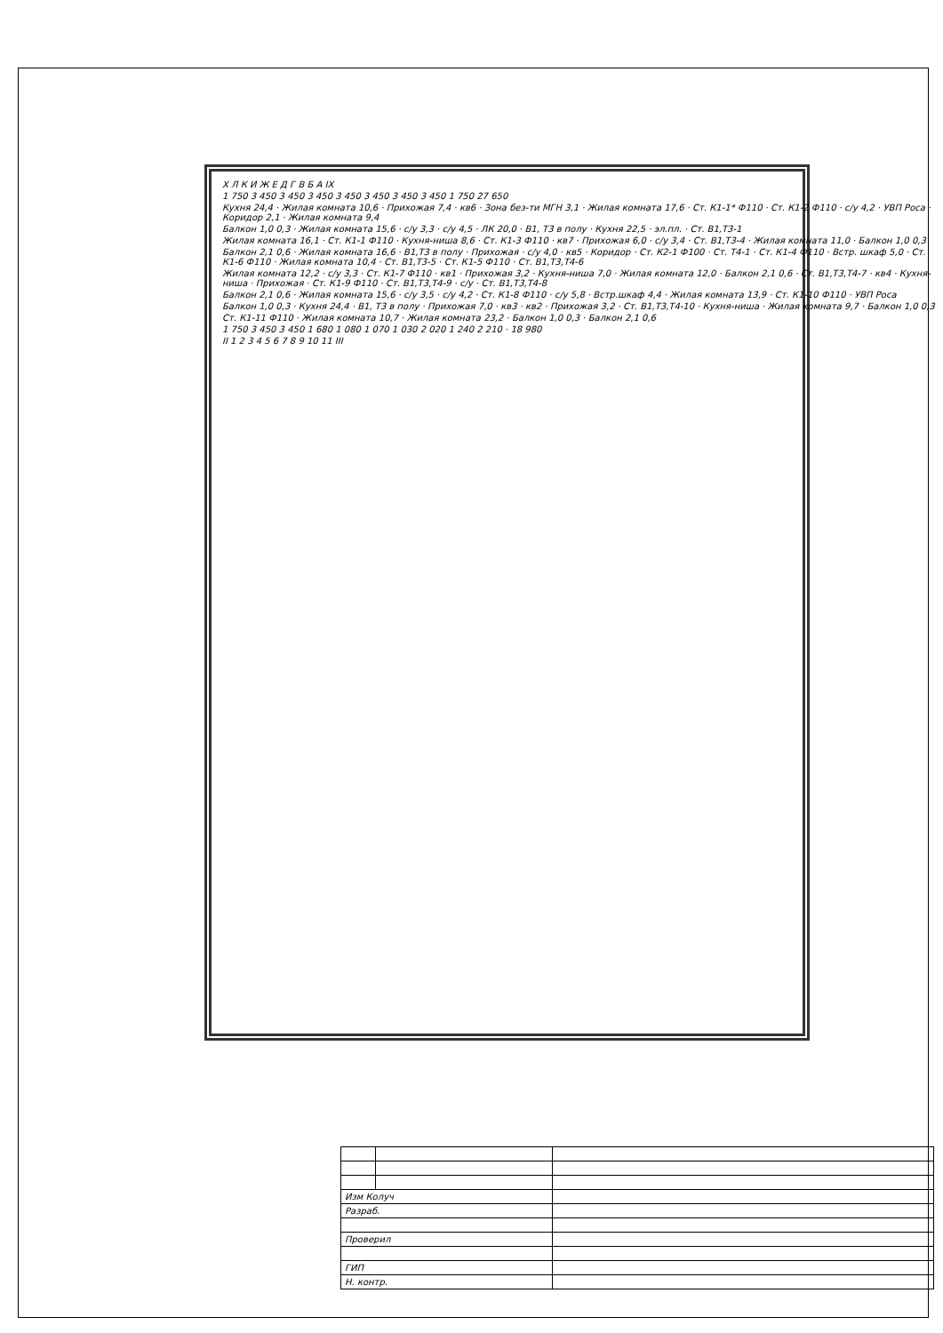Х Л К И Ж Е Д Г В Б А IX
1 750 3 450 3 450 3 450 3 450 3 450 3 450 3 450 1 750 27 650
Кухня 24,4 · Жилая комната 10,6 · Прихожая 7,4 · кв6 · Зона без-ти МГН 3,1 · Жилая комната 17,6 · Ст. К1-1* Ф110 · Ст. К1-2 Ф110 · с/у 4,2 · УВП Роса · Коридор 2,1 · Жилая комната 9,4
Балкон 1,0 0,3 · Жилая комната 15,6 · с/у 3,3 · с/у 4,5 · ЛК 20,0 · В1, Т3 в полу · Кухня 22,5 · эл.пл. · Ст. В1,Т3-1
Жилая комната 16,1 · Ст. К1-1 Ф110 · Кухня-ниша 8,6 · Ст. К1-3 Ф110 · кв7 · Прихожая 6,0 · с/у 3,4 · Ст. В1,Т3-4 · Жилая комната 11,0 · Балкон 1,0 0,3
Балкон 2,1 0,6 · Жилая комната 16,6 · В1,Т3 в полу · Прихожая · с/у 4,0 · кв5 · Коридор · Ст. К2-1 Ф100 · Ст. Т4-1 · Ст. К1-4 Ф110 · Встр. шкаф 5,0 · Ст. К1-6 Ф110 · Жилая комната 10,4 · Ст. В1,Т3-5 · Ст. К1-5 Ф110 · Ст. В1,Т3,Т4-6
Жилая комната 12,2 · с/у 3,3 · Ст. К1-7 Ф110 · кв1 · Прихожая 3,2 · Кухня-ниша 7,0 · Жилая комната 12,0 · Балкон 2,1 0,6 · Ст. В1,Т3,Т4-7 · кв4 · Кухня-ниша · Прихожая · Ст. К1-9 Ф110 · Ст. В1,Т3,Т4-9 · с/у · Ст. В1,Т3,Т4-8
Балкон 2,1 0,6 · Жилая комната 15,6 · с/у 3,5 · с/у 4,2 · Ст. К1-8 Ф110 · с/у 5,8 · Встр.шкаф 4,4 · Жилая комната 13,9 · Ст. К1-10 Ф110 · УВП Роса
Балкон 1,0 0,3 · Кухня 24,4 · В1, Т3 в полу · Прихожая 7,0 · кв3 · кв2 · Прихожая 3,2 · Ст. В1,Т3,Т4-10 · Кухня-ниша · Жилая комната 9,7 · Балкон 1,0 0,3
Ст. К1-11 Ф110 · Жилая комната 10,7 · Жилая комната 23,2 · Балкон 1,0 0,3 · Балкон 2,1 0,6
1 750 3 450 3 450 1 680 1 080 1 070 1 030 2 020 1 240 2 210 · 18 980
II 1 2 3 4 5 6 7 8 9 10 11 III
| Изм Колуч | | |
| Разраб. | | |
| Проверил | | |
| ГИП | | |
| Н. контр. | | |